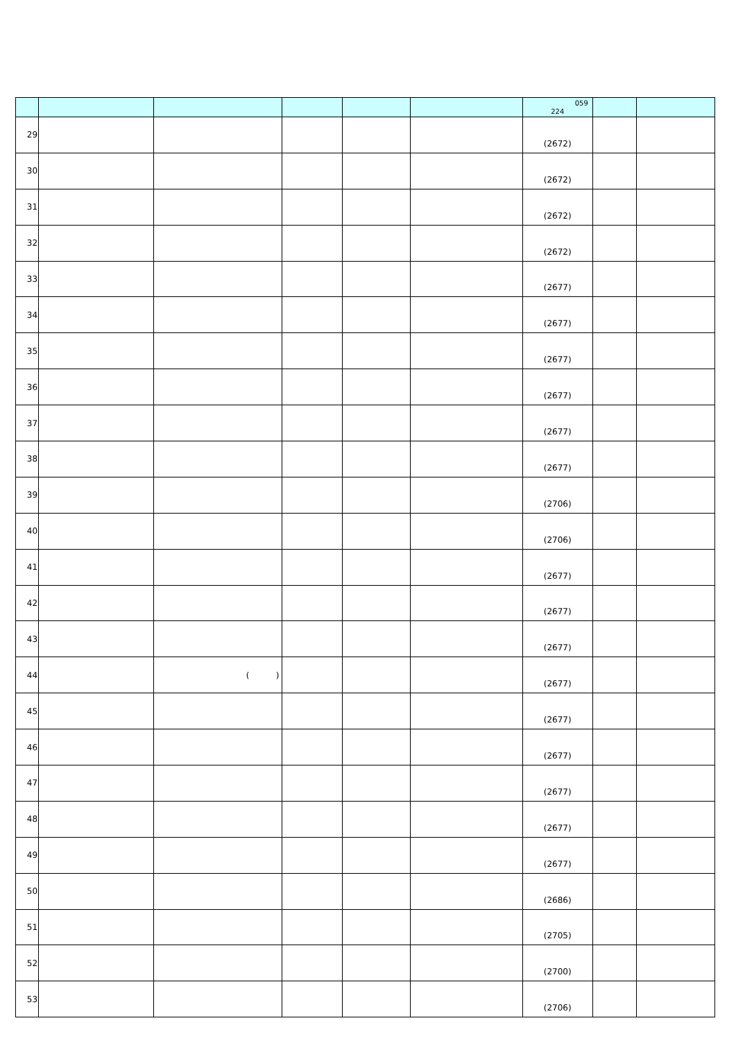| | | | | | | 059 224 | | |
| --- | --- | --- | --- | --- | --- | --- | --- | --- |
| 29 | | | | | | (2672) | | |
| 30 | | | | | | (2672) | | |
| 31 | | | | | | (2672) | | |
| 32 | | | | | | (2672) | | |
| 33 | | | | | | (2677) | | |
| 34 | | | | | | (2677) | | |
| 35 | | | | | | (2677) | | |
| 36 | | | | | | (2677) | | |
| 37 | | | | | | (2677) | | |
| 38 | | | | | | (2677) | | |
| 39 | | | | | | (2706) | | |
| 40 | | | | | | (2706) | | |
| 41 | | | | | | (2677) | | |
| 42 | | | | | | (2677) | | |
| 43 | | | | | | (2677) | | |
| 44 | | ( ) | | | | (2677) | | |
| 45 | | | | | | (2677) | | |
| 46 | | | | | | (2677) | | |
| 47 | | | | | | (2677) | | |
| 48 | | | | | | (2677) | | |
| 49 | | | | | | (2677) | | |
| 50 | | | | | | (2686) | | |
| 51 | | | | | | (2705) | | |
| 52 | | | | | | (2700) | | |
| 53 | | | | | | (2706) | | |